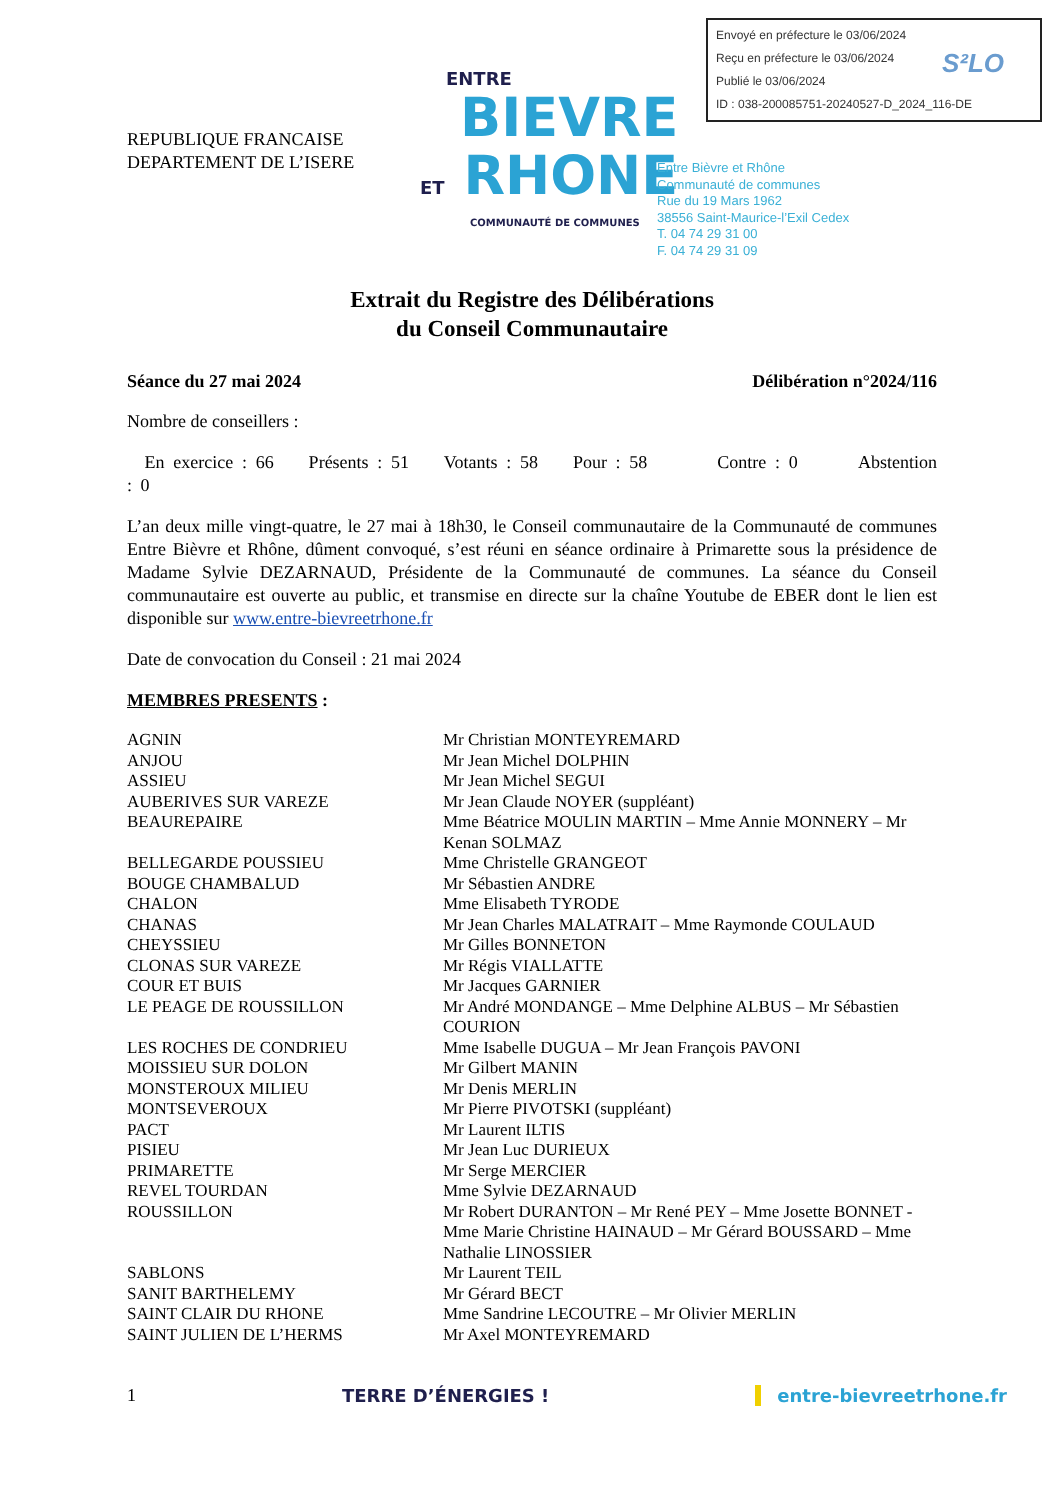Envoyé en préfecture le 03/06/2024
Reçu en préfecture le 03/06/2024
Publié le 03/06/2024
ID : 038-200085751-20240527-D_2024_116-DE
S²LO
REPUBLIQUE FRANCAISE
DEPARTEMENT DE L’ISERE
ENTRE
BIEVRE
ET RHONE
COMMUNAUTÉ DE COMMUNES
Entre Bièvre et Rhône
Communauté de communes
Rue du 19 Mars 1962
38556 Saint-Maurice-l’Exil Cedex
T. 04 74 29 31 00
F. 04 74 29 31 09
Extrait du Registre des Délibérations
du Conseil Communautaire
Séance du 27 mai 2024 Délibération n°2024/116
Nombre de conseillers :
En exercice : 66 Présents : 51 Votants : 58 Pour : 58 Contre : 0 Abstention : 0
L’an deux mille vingt-quatre, le 27 mai à 18h30, le Conseil communautaire de la Communauté de communes Entre Bièvre et Rhône, dûment convoqué, s’est réuni en séance ordinaire à Primarette sous la présidence de Madame Sylvie DEZARNAUD, Présidente de la Communauté de communes. La séance du Conseil communautaire est ouverte au public, et transmise en directe sur la chaîne Youtube de EBER dont le lien est disponible sur www.entre-bievreetrhone.fr
Date de convocation du Conseil : 21 mai 2024
MEMBRES PRESENTS :
| AGNIN | Mr Christian MONTEYREMARD |
| ANJOU | Mr Jean Michel DOLPHIN |
| ASSIEU | Mr Jean Michel SEGUI |
| AUBERIVES SUR VAREZE | Mr Jean Claude NOYER (suppléant) |
| BEAUREPAIRE | Mme Béatrice MOULIN MARTIN – Mme Annie MONNERY – Mr Kenan SOLMAZ |
| BELLEGARDE POUSSIEU | Mme Christelle GRANGEOT |
| BOUGE CHAMBALUD | Mr Sébastien ANDRE |
| CHALON | Mme Elisabeth TYRODE |
| CHANAS | Mr Jean Charles MALATRAIT – Mme Raymonde COULAUD |
| CHEYSSIEU | Mr Gilles BONNETON |
| CLONAS SUR VAREZE | Mr Régis VIALLATTE |
| COUR ET BUIS | Mr Jacques GARNIER |
| LE PEAGE DE ROUSSILLON | Mr André MONDANGE – Mme Delphine ALBUS – Mr Sébastien COURION |
| LES ROCHES DE CONDRIEU | Mme Isabelle DUGUA – Mr Jean François PAVONI |
| MOISSIEU SUR DOLON | Mr Gilbert MANIN |
| MONSTEROUX MILIEU | Mr Denis MERLIN |
| MONTSEVEROUX | Mr Pierre PIVOTSKI (suppléant) |
| PACT | Mr Laurent ILTIS |
| PISIEU | Mr Jean Luc DURIEUX |
| PRIMARETTE | Mr Serge MERCIER |
| REVEL TOURDAN | Mme Sylvie DEZARNAUD |
| ROUSSILLON | Mr Robert DURANTON – Mr René PEY – Mme Josette BONNET - Mme Marie Christine HAINAUD – Mr Gérard BOUSSARD – Mme Nathalie LINOSSIER |
| SABLONS | Mr Laurent TEIL |
| SANIT BARTHELEMY | Mr Gérard BECT |
| SAINT CLAIR DU RHONE | Mme Sandrine LECOUTRE – Mr Olivier MERLIN |
| SAINT JULIEN DE L’HERMS | Mr Axel MONTEYREMARD |
1 TERRE D’ÉNERGIES ! entre-bievreetrhone.fr